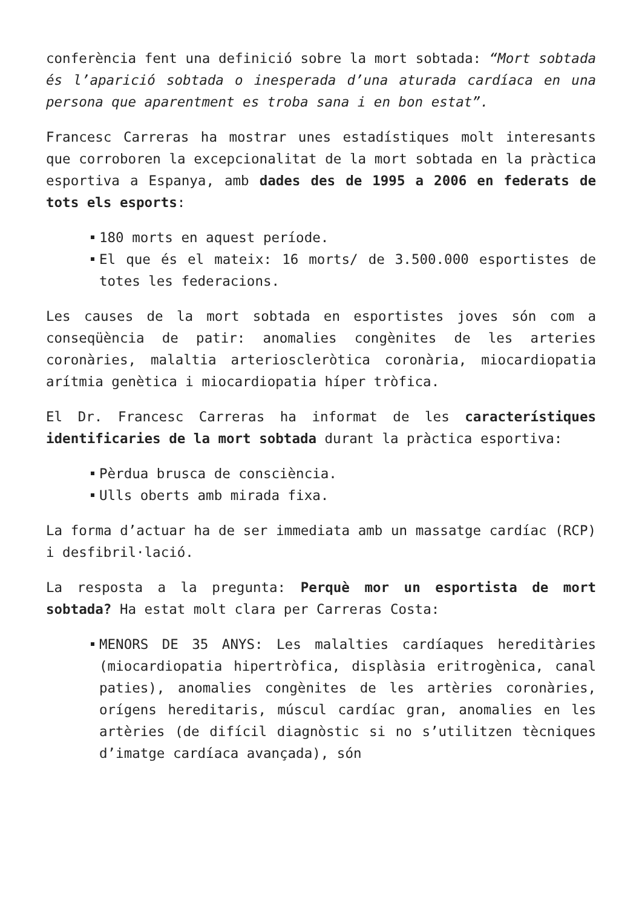conferència fent una definició sobre la mort sobtada: “Mort sobtada és l’aparició sobtada o inesperada d’una aturada cardíaca en una persona que aparentment es troba sana i en bon estat”.
Francesc Carreras ha mostrar unes estadístiques molt interesants que corroboren la excepcionalitat de la mort sobtada en la pràctica esportiva a Espanya, amb dades des de 1995 a 2006 en federats de tots els esports:
180 morts en aquest període.
El que és el mateix: 16 morts/ de 3.500.000 esportistes de totes les federacions.
Les causes de la mort sobtada en esportistes joves són com a conseqüència de patir: anomalies congènites de les arteries coronàries, malaltia arterioscleròtica coronària, miocardiopatia arítmia genètica i miocardiopatia híper tròfica.
El Dr. Francesc Carreras ha informat de les característiques identificaries de la mort sobtada durant la pràctica esportiva:
Pèrdua brusca de consciència.
Ulls oberts amb mirada fixa.
La forma d’actuar ha de ser immediata amb un massatge cardíac (RCP) i desfibril·lació.
La resposta a la pregunta: Perquè mor un esportista de mort sobtada? Ha estat molt clara per Carreras Costa:
MENORS DE 35 ANYS: Les malalties cardíaques hereditàries (miocardiopatia hipertròfica, displàsia eritrogènica, canal paties), anomalies congènites de les artèries coronàries, orígens hereditaris, múscul cardíac gran, anomalies en les artèries (de difícil diagnòstic si no s’utilitzen tècniques d’imatge cardíaca avançada), són